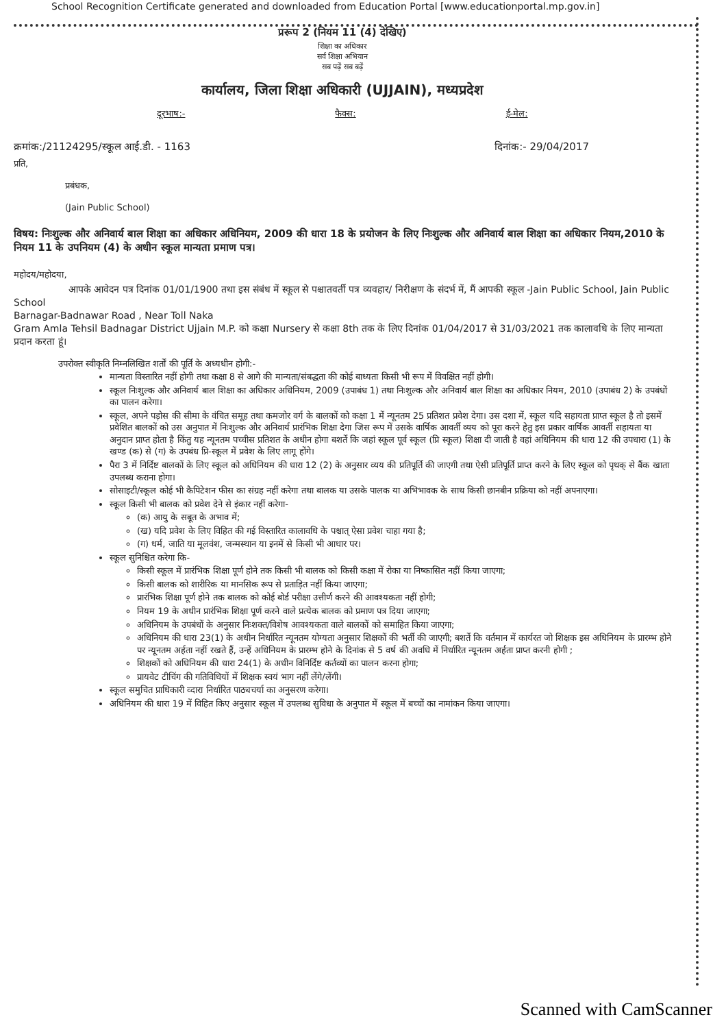School Recognition Certificate generated and downloaded from Education Portal [www.educationportal.mp.gov.in]
प्ररूप 2 (नियम 11 (4) देखिए)
शिक्षा का अधिकार
सर्व शिक्षा अभियान
सब पढ़ें सब बढ़ें
कार्यालय, जिला शिक्षा अधिकारी (UJJAIN), मध्यप्रदेश
दूरभाष:- फैक्स: ई-मेल:
क्रमांक:/21124295/स्कूल आई.डी. - 1163 दिनांक:- 29/04/2017
प्रति,
प्रबंधक,
(Jain Public School)
विषय: निःशुल्क और अनिवार्य बाल शिक्षा का अधिकार अधिनियम, 2009 की धारा 18 के प्रयोजन के लिए निःशुल्क और अनिवार्य बाल शिक्षा का अधिकार नियम,2010 के नियम 11 के उपनियम (4) के अधीन स्कूल मान्यता प्रमाण पत्र।
महोदय/महोदया,
आपके आवेदन पत्र दिनांक 01/01/1900 तथा इस संबंध में स्कूल से पश्चातवर्ती पत्र व्यवहार/ निरीक्षण के संदर्भ में, मैं आपकी स्कूल -Jain Public School, Jain Public School
Barnagar-Badnawar Road , Near Toll Naka
Gram Amla Tehsil Badnagar District Ujjain M.P. को कक्षा Nursery से कक्षा 8th तक के लिए दिनांक 01/04/2017 से 31/03/2021 तक कालावधि के लिए मान्यता प्रदान करता हूं।
उपरोक्त स्वीकृति निम्नलिखित शर्तों की पूर्ति के अध्यधीन होगी:-
मान्यता विस्तारित नहीं होगी तथा कक्षा 8 से आगे की मान्यता/संबद्धता की कोई बाध्यता किसी भी रूप में विवक्षित नहीं होगी।
स्कूल निःशुल्क और अनिवार्य बाल शिक्षा का अधिकार अधिनियम, 2009 (उपाबंध 1) तथा निःशुल्क और अनिवार्य बाल शिक्षा का अधिकार नियम, 2010 (उपाबंध 2) के उपबंधों का पालन करेगा।
स्कूल, अपने पड़ोस की सीमा के वंचित समूह तथा कमजोर वर्ग के बालकों को कक्षा 1 में न्यूनतम 25 प्रतिशत प्रवेश देगा। उस दशा में, स्कूल यदि सहायता प्राप्त स्कूल है तो इसमें प्रवेशित बालकों को उस अनुपात में निःशुल्क और अनिवार्य प्रारंभिक शिक्षा देगा जिस रूप में उसके वार्षिक आवर्ती व्यय को पूरा करने हेतु इस प्रकार वार्षिक आवर्ती सहायता या अनुदान प्राप्त होता है किंतु यह न्यूनतम पच्चीस प्रतिशत के अधीन होगा बशर्ते कि जहां स्कूल पूर्व स्कूल (प्रि स्कूल) शिक्षा दी जाती है वहां अधिनियम की धारा 12 की उपधारा (1) के खण्ड (क) से (ग) के उपबंध प्रि-स्कूल में प्रवेश के लिए लागू होंगे।
पैरा 3 में निर्दिष्ट बालकों के लिए स्कूल को अधिनियम की धारा 12 (2) के अनुसार व्यय की प्रतिपूर्ति की जाएगी तथा ऐसी प्रतिपूर्ति प्राप्त करने के लिए स्कूल को पृथक् से बैंक खाता उपलब्ध कराना होगा।
सोसाइटी/स्कूल कोई भी कैपिटेशन फीस का संग्रह नहीं करेगा तथा बालक या उसके पालक या अभिभावक के साथ किसी छानबीन प्रक्रिया को नहीं अपनाएगा।
स्कूल किसी भी बालक को प्रवेश देने से इंकार नहीं करेगा-
(क) आयु के सबूत के अभाव में;
(ख) यदि प्रवेश के लिए विहित की गई विस्तारित कालावधि के पश्चात् ऐसा प्रवेश चाहा गया है;
(ग) धर्म, जाति या मूलवंश, जन्मस्थान या इनमें से किसी भी आधार पर।
स्कूल सुनिश्चित करेगा कि-
किसी स्कूल में प्रारंभिक शिक्षा पूर्ण होने तक किसी भी बालक को किसी कक्षा में रोका या निष्कासित नहीं किया जाएगा;
किसी बालक को शारीरिक या मानसिक रूप से प्रताड़ित नहीं किया जाएगा;
प्रारंभिक शिक्षा पूर्ण होने तक बालक को कोई बोर्ड परीक्षा उत्तीर्ण करने की आवश्यकता नहीं होगी;
नियम 19 के अधीन प्रारंभिक शिक्षा पूर्ण करने वाले प्रत्येक बालक को प्रमाण पत्र दिया जाएगा;
अधिनियम के उपबंधों के अनुसार निःशक्त/विशेष आवश्यकता वाले बालकों को समाहित किया जाएगा;
अधिनियम की धारा 23(1) के अधीन निर्धारित न्यूनतम योग्यता अनुसार शिक्षकों की भर्ती की जाएगी; बशर्ते कि वर्तमान में कार्यरत जो शिक्षक इस अधिनियम के प्रारम्भ होने पर न्यूनतम अर्हता नहीं रखते हैं, उन्हें अधिनियम के प्रारम्भ होने के दिनांक से 5 वर्ष की अवधि में निर्धारित न्यूनतम अर्हता प्राप्त करनी होगी ;
शिक्षकों को अधिनियम की धारा 24(1) के अधीन विनिर्दिष्ट कर्तव्यों का पालन करना होगा;
प्रायवेट टीचिंग की गतिविधियों में शिक्षक स्वयं भाग नहीं लेंगे/लेंगी।
स्कूल समुचित प्राधिकारी व्दारा निर्धारित पाठ्यचर्या का अनुसरण करेगा।
अधिनियम की धारा 19 में विहित किए अनुसार स्कूल में उपलब्ध सुविधा के अनुपात में स्कूल में बच्चों का नामांकन किया जाएगा।
Scanned with CamScanner